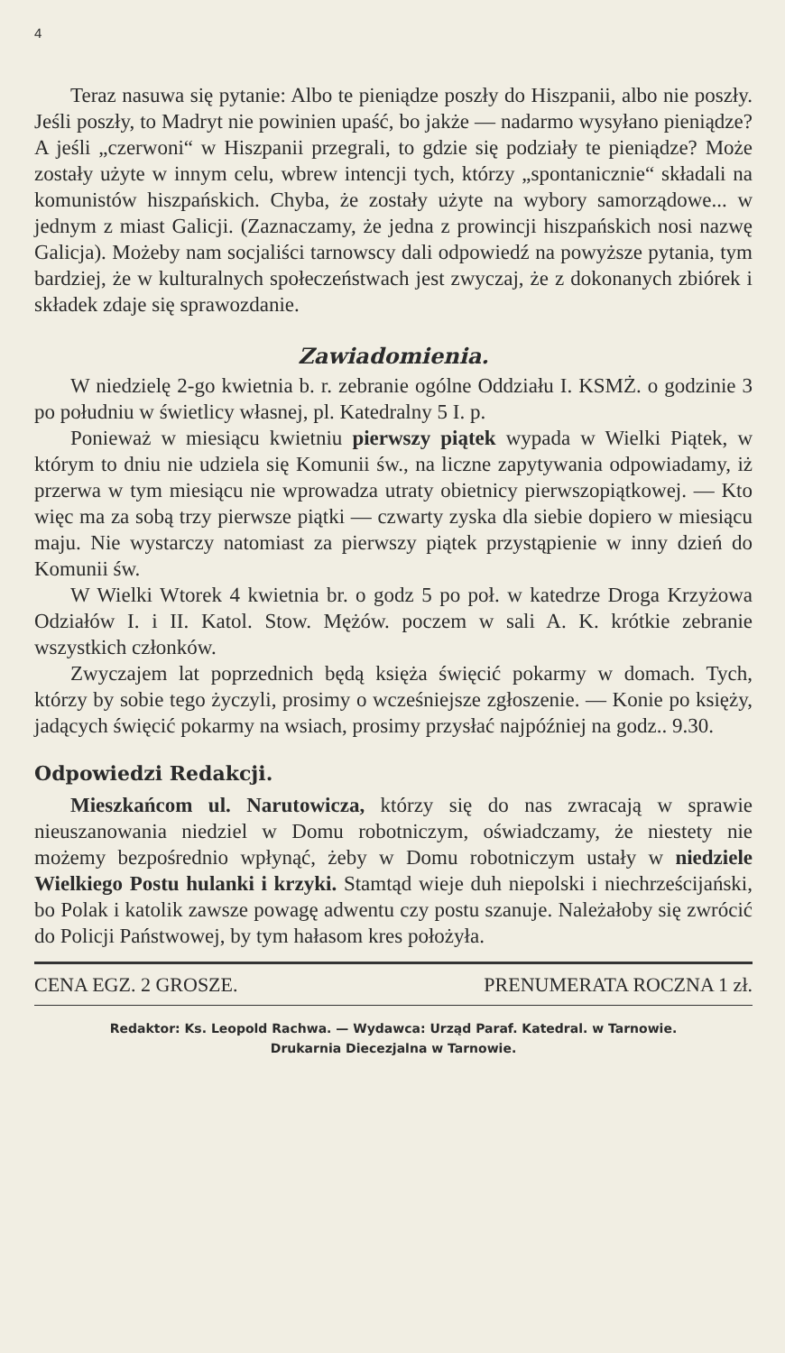4
Teraz nasuwa się pytanie: Albo te pieniądze poszły do Hiszpanii, albo nie poszły. Jeśli poszły, to Madryt nie powinien upaść, bo jakże — nadarmo wysyłano pieniądze? A jeśli „czerwoni“ w Hiszpanii przegrali, to gdzie się podziały te pieniądze? Może zostały użyte w innym celu, wbrew intencji tych, którzy „spontanicznie“ składali na komunistów hiszpańskich. Chyba, że zostały użyte na wybory samorządowe... w jednym z miast Galicji. (Zaznaczamy, że jedna z prowincji hiszpańskich nosi nazwę Galicja). Możeby nam socjaliści tarnowscy dali odpowiedź na powyższe pytania, tym bardziej, że w kulturalnych społeczeństwach jest zwyczaj, że z dokonanych zbiórek i składek zdaje się sprawozdanie.
Zawiadomienia.
W niedzielę 2-go kwietnia b. r. zebranie ogólne Oddziału I. KSMŻ. o godzinie 3 po południu w świetlicy własnej, pl. Katedralny 5 I. p.
Ponieważ w miesiącu kwietniu pierwszy piątek wypada w Wielki Piątek, w którym to dniu nie udziela się Komunii św., na liczne zapytywania odpowiadamy, iż przerwa w tym miesiącu nie wprowadza utraty obietnicy pierwszopiątkowej. — Kto więc ma za sobą trzy pierwsze piątki — czwarty zyska dla siebie dopiero w miesiącu maju. Nie wystarczy natomiast za pierwszy piątek przystąpienie w inny dzień do Komunii św.
W Wielki Wtorek 4 kwietnia br. o godz 5 po poł. w katedrze Droga Krzyżowa Odziałów I. i II. Katol. Stow. Mężów. poczem w sali A. K. krótkie zebranie wszystkich członków.
Zwyczajem lat poprzednich będą księża święcić pokarmy w domach. Tych, którzy by sobie tego życzyli, prosimy o wcześniejsze zgłoszenie. — Konie po księży, jadących święcić pokarmy na wsiach, prosimy przysłać najpóźniej na godz.. 9.30.
Odpowiedzi Redakcji.
Mieszkańcom ul. Narutowicza, którzy się do nas zwracają w sprawie nieuszanowania niedziel w Domu robotniczym, oświadczamy, że niestety nie możemy bezpośrednio wpłynąć, żeby w Domu robotniczym ustały w niedziele Wielkiego Postu hulanki i krzyki. Stamtąd wieje duh niepolski i niechrześcijański, bo Polak i katolik zawsze powagę adwentu czy postu szanuje. Należałoby się zwrócić do Policji Państwowej, by tym hałasom kres położyła.
CENA EGZ. 2 GROSZE. PRENUMERATA ROCZNA 1 zł.
Redaktor: Ks. Leopold Rachwa. — Wydawca: Urząd Paraf. Katedral. w Tarnowie.
Drukarnia Diecezjalna w Tarnowie.